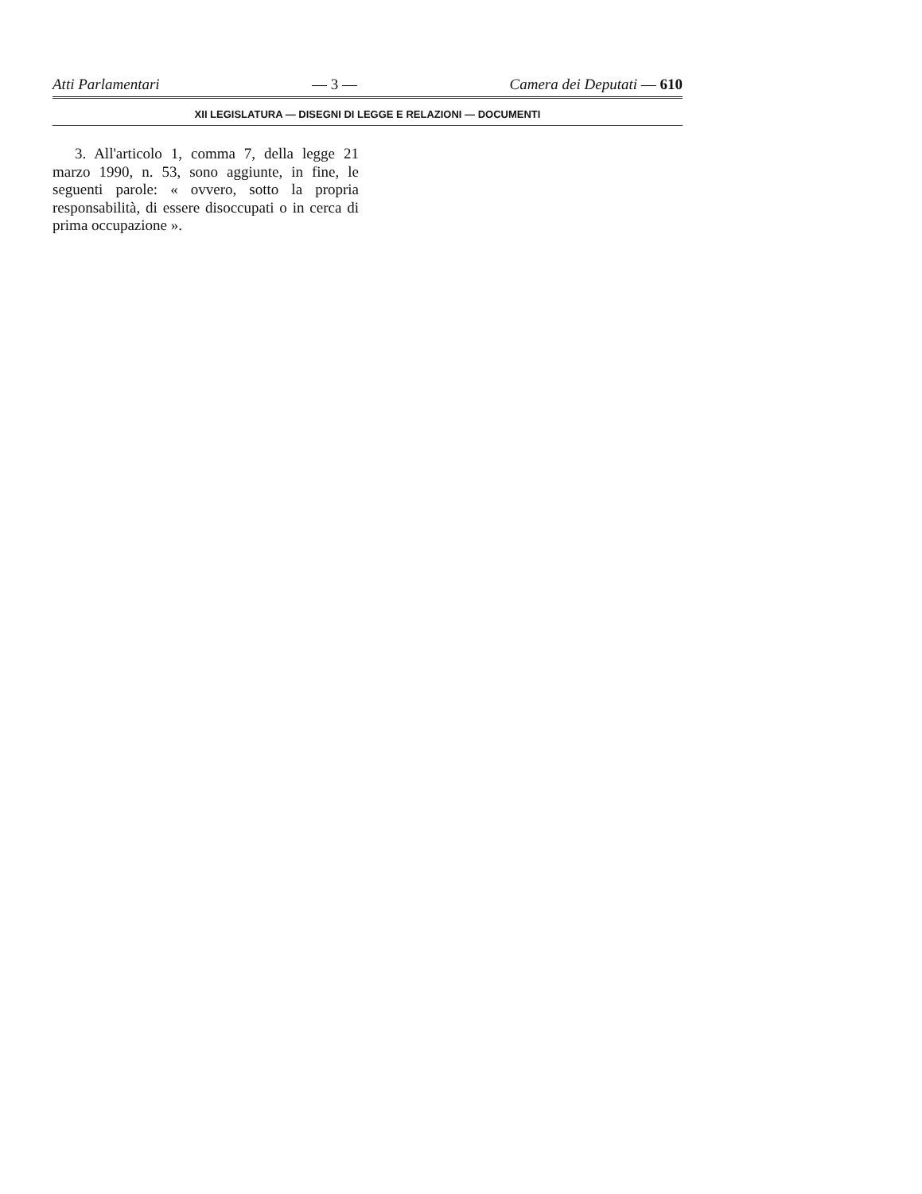Atti Parlamentari — 3 — Camera dei Deputati — 610
XII LEGISLATURA — DISEGNI DI LEGGE E RELAZIONI — DOCUMENTI
3. All'articolo 1, comma 7, della legge 21 marzo 1990, n. 53, sono aggiunte, in fine, le seguenti parole: « ovvero, sotto la propria responsabilità, di essere disoccupati o in cerca di prima occupazione ».